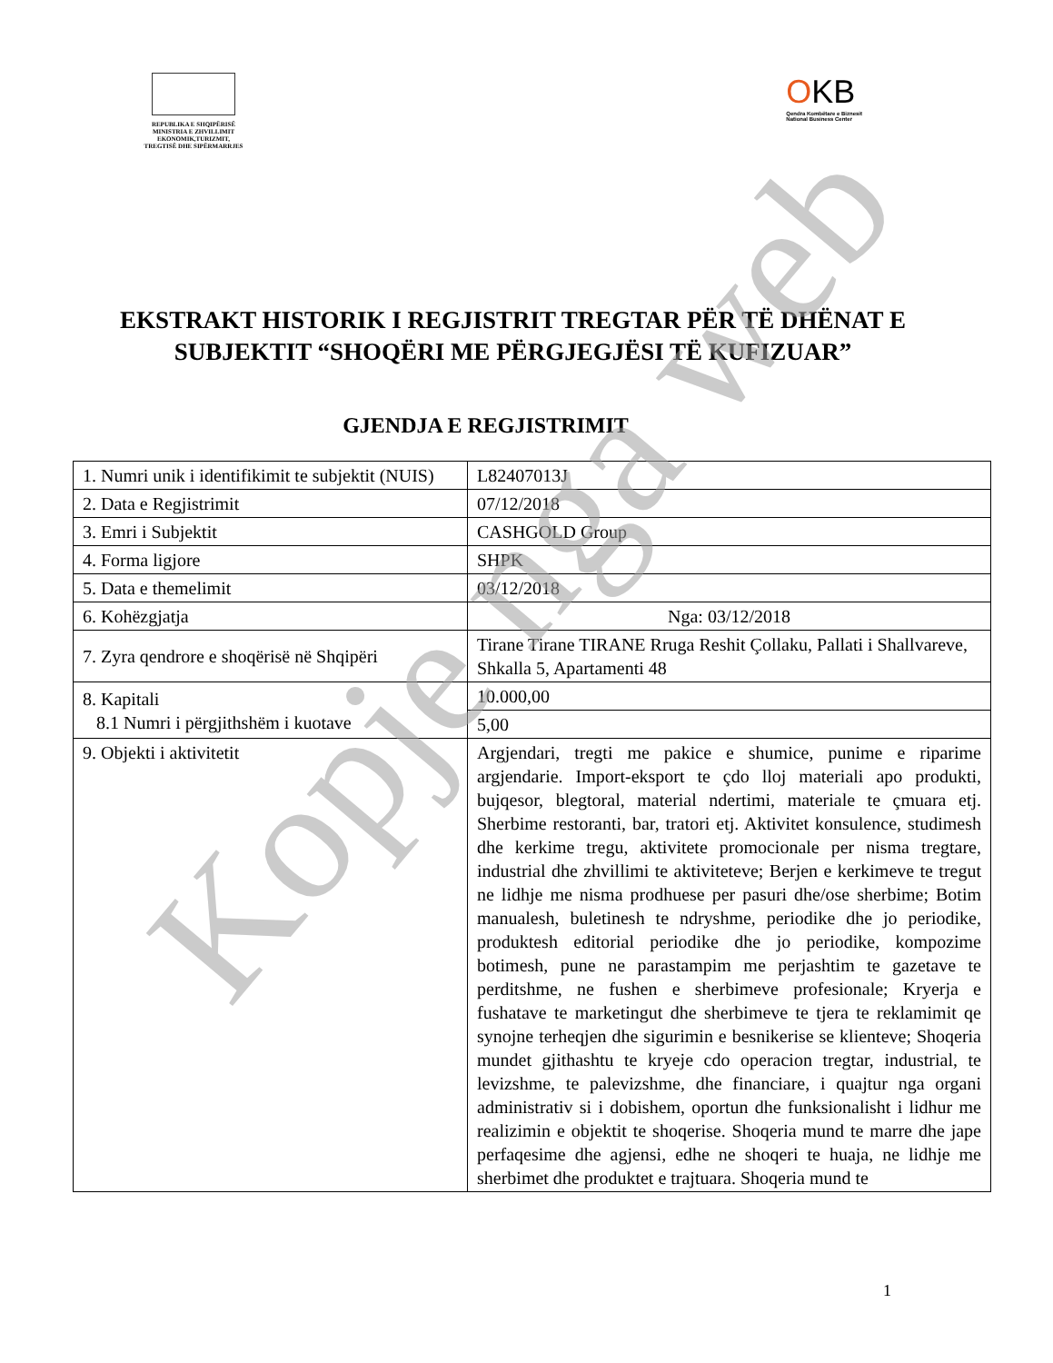REPUBLIKA E SHQIPËRISË
MINISTRIA E ZHVILLIMIT
EKONOMIK,TURIZMIT,
TREGTISË DHE SIPËRMARRJES
OKB
Qendra Kombëtare e Biznesit
National Business Center
EKSTRAKT HISTORIK I REGJISTRIT TREGTAR PËR TË DHËNAT E SUBJEKTIT “SHOQËRI ME PËRGJEGJËSI TË KUFIZUAR”
GJENDJA E REGJISTRIMIT
| 1. Numri unik i identifikimit te subjektit (NUIS) | L82407013J |
| 2. Data e Regjistrimit | 07/12/2018 |
| 3. Emri i Subjektit | CASHGOLD Group |
| 4. Forma ligjore | SHPK |
| 5. Data e themelimit | 03/12/2018 |
| 6. Kohëzgjatja | Nga: 03/12/2018 |
| 7. Zyra qendrore e shoqërisë në Shqipëri | Tirane Tirane TIRANE Rruga Reshit Çollaku, Pallati i Shallvareve, Shkalla 5, Apartamenti 48 |
| 8. Kapitali 8.1 Numri i përgjithshëm i kuotave | 10.000,00 |
| | 5,00 |
| 9. Objekti i aktivitetit | Argjendari, tregti me pakice e shumice, punime e riparime argjendarie. Import-eksport te çdo lloj materiali apo produkti, bujqesor, blegtoral, material ndertimi, materiale te çmuara etj. Sherbime restoranti, bar, tratori etj. Aktivitet konsulence, studimesh dhe kerkime tregu, aktivitete promocionale per nisma tregtare, industrial dhe zhvillimi te aktiviteteve; Berjen e kerkimeve te tregut ne lidhje me nisma prodhuese per pasuri dhe/ose sherbime; Botim manualesh, buletinesh te ndryshme, periodike dhe jo periodike, produktesh editorial periodike dhe jo periodike, kompozime botimesh, pune ne parastampim me perjashtim te gazetave te perditshme, ne fushen e sherbimeve profesionale; Kryerja e fushatave te marketingut dhe sherbimeve te tjera te reklamimit qe synojne terheqjen dhe sigurimin e besnikerise se klienteve; Shoqeria mundet gjithashtu te kryeje cdo operacion tregtar, industrial, te levizshme, te palevizshme, dhe financiare, i quajtur nga organi administrativ si i dobishem, oportun dhe funksionalisht i lidhur me realizimin e objektit te shoqerise. Shoqeria mund te marre dhe jape perfaqesime dhe agjensi, edhe ne shoqeri te huaja, ne lidhje me sherbimet dhe produktet e trajtuara. Shoqeria mund te |
1
Kopje nga web